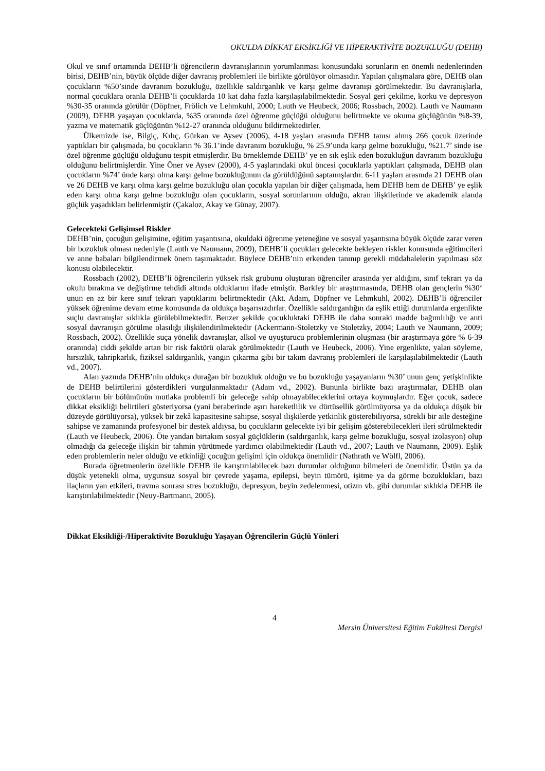OKULDA DİKKAT EKSİKLİĞİ VE HİPERAKTİVİTE BOZUKLUĞU (DEHB)
Okul ve sınıf ortamında DEHB’li öğrencilerin davranışlarının yorumlanması konusundaki sorunların en önemli nedenlerinden birisi, DEHB’nin, büyük ölçüde diğer davranış problemleri ile birlikte görülüyor olmasıdır. Yapılan çalışmalara göre, DEHB olan çocukların %50’sinde davranım bozukluğu, özellikle saldırganlık ve karşı gelme davranışı görülmektedir. Bu davranışlarla, normal çocuklara oranla DEHB’li çocuklarda 10 kat daha fazla karşılaşılabilmektedir. Sosyal geri çekilme, korku ve depresyon %30-35 oranında görülür (Döpfner, Frölich ve Lehmkuhl, 2000; Lauth ve Heubeck, 2006; Rossbach, 2002). Lauth ve Naumann (2009), DEHB yaşayan çocuklarda, %35 oranında özel öğrenme güçlüğü olduğunu belirtmekte ve okuma güçlüğünün %8-39, yazma ve matematik güçlüğünün %12-27 oranında olduğunu bildirmektedirler.
Ülkemizde ise, Bilgiç, Kılıç, Gürkan ve Aysev (2006), 4-18 yaşları arasında DEHB tanısı almış 266 çocuk üzerinde yaptıkları bir çalışmada, bu çocukların % 36.1’inde davranım bozukluğu, % 25.9’unda karşı gelme bozukluğu, %21.7’ sinde ise özel öğrenme güçlüğü olduğunu tespit etmişlerdir. Bu örneklemde DEHB’ ye en sık eşlik eden bozukluğun davranım bozukluğu olduğunu belirtmişlerdir. Yine Öner ve Aysev (2000), 4-5 yaşlarındaki okul öncesi çocuklarla yaptıkları çalışmada, DEHB olan çocukların %74’ ünde karşı olma karşı gelme bozukluğunun da görüldüğünü saptamışlardır. 6-11 yaşları arasında 21 DEHB olan ve 26 DEHB ve karşı olma karşı gelme bozukluğu olan çocukla yapılan bir diğer çalışmada, hem DEHB hem de DEHB’ ye eşlik eden karşı olma karşı gelme bozukluğu olan çocukların, sosyal sorunlarının olduğu, akran ilişkilerinde ve akademik alanda güçlük yaşadıkları belirlenmiştir (Çakaloz, Akay ve Günay, 2007).
Gelecekteki Gelişimsel Riskler
DEHB’nin, çocuğun gelişimine, eğitim yaşantısına, okuldaki öğrenme yeteneğine ve sosyal yaşantısına büyük ölçüde zarar veren bir bozukluk olması nedeniyle (Lauth ve Naumann, 2009), DEHB’li çocukları gelecekte bekleyen riskler konusunda eğitimcileri ve anne babaları bilgilendirmek önem taşımaktadır. Böylece DEHB’nin erkenden tanınıp gerekli müdahalelerin yapılması söz konusu olabilecektir.
Rossbach (2002), DEHB’li öğrencilerin yüksek risk grubunu oluşturan öğrenciler arasında yer aldığını, sınıf tekrarı ya da okulu bırakma ve değiştirme tehdidi altında olduklarını ifade etmiştir. Barkley bir araştırmasında, DEHB olan gençlerin %30‘ unun en az bir kere sınıf tekrarı yaptıklarını belirtmektedir (Akt. Adam, Döpfner ve Lehmkuhl, 2002). DEHB’li öğrenciler yüksek öğrenime devam etme konusunda da oldukça başarısızdırlar. Özellikle saldırganlığın da eşlik ettiği durumlarda ergenlikte suçlu davranışlar sıklıkla görülebilmektedir. Benzer şekilde çocukluktaki DEHB ile daha sonraki madde bağımlılığı ve anti sosyal davranışın görülme olasılığı ilişkilendirilmektedir (Ackermann-Stoletzky ve Stoletzky, 2004; Lauth ve Naumann, 2009; Rossbach, 2002). Özellikle suça yönelik davranışlar, alkol ve uyuşturucu problemlerinin oluşması (bir araştırmaya göre % 6-39 oranında) ciddi şekilde artan bir risk faktörü olarak görülmektedir (Lauth ve Heubeck, 2006). Yine ergenlikte, yalan söyleme, hırsızlık, tahripkarlık, fiziksel saldırganlık, yangın çıkarma gibi bir takım davranış problemleri ile karşılaşılabilmektedir (Lauth vd., 2007).
Alan yazında DEHB’nin oldukça durağan bir bozukluk olduğu ve bu bozukluğu yaşayanların %30’ unun genç yetişkinlikte de DEHB belirtilerini gösterdikleri vurgulanmaktadır (Adam vd., 2002). Bununla birlikte bazı araştırmalar, DEHB olan çocukların bir bölümünün mutlaka problemli bir geleceğe sahip olmayabileceklerini ortaya koymuşlardır. Eğer çocuk, sadece dikkat eksikliği belirtileri gösteriyorsa (yani beraberinde aşırı hareketlilik ve dürtüsellik görülmüyorsa ya da oldukça düşük bir düzeyde görülüyorsa), yüksek bir zekâ kapasitesine sahipse, sosyal ilişkilerde yetkinlik gösterebiliyorsa, sürekli bir aile desteğine sahipse ve zamanında profesyonel bir destek aldıysa, bu çocukların gelecekte iyi bir gelişim gösterebilecekleri ileri sürülmektedir (Lauth ve Heubeck, 2006). Öte yandan birtakım sosyal güçlüklerin (saldırganlık, karşı gelme bozukluğu, sosyal izolasyon) olup olmadığı da geleceğe ilişkin bir tahmin yürütmede yardımcı olabilmektedir (Lauth vd., 2007; Lauth ve Naumann, 2009). Eşlik eden problemlerin neler olduğu ve etkinliği çocuğun gelişimi için oldukça önemlidir (Nathrath ve Wölfl, 2006).
Burada öğretmenlerin özellikle DEHB ile karıştırılabilecek bazı durumlar olduğunu bilmeleri de önemlidir. Üstün ya da düşük yetenekli olma, uygunsuz sosyal bir çevrede yaşama, epilepsi, beyin tümörü, işitme ya da görme bozuklukları, bazı ilaçların yan etkileri, travma sonrası stres bozukluğu, depresyon, beyin zedelenmesi, otizm vb. gibi durumlar sıklıkla DEHB ile karıştırılabilmektedir (Neuy-Bartmann, 2005).
Dikkat Eksikliği-/Hiperaktivite Bozukluğu Yaşayan Öğrencilerin Güçlü Yönleri
4
Mersin Üniversitesi Eğitim Fakültesi Dergisi